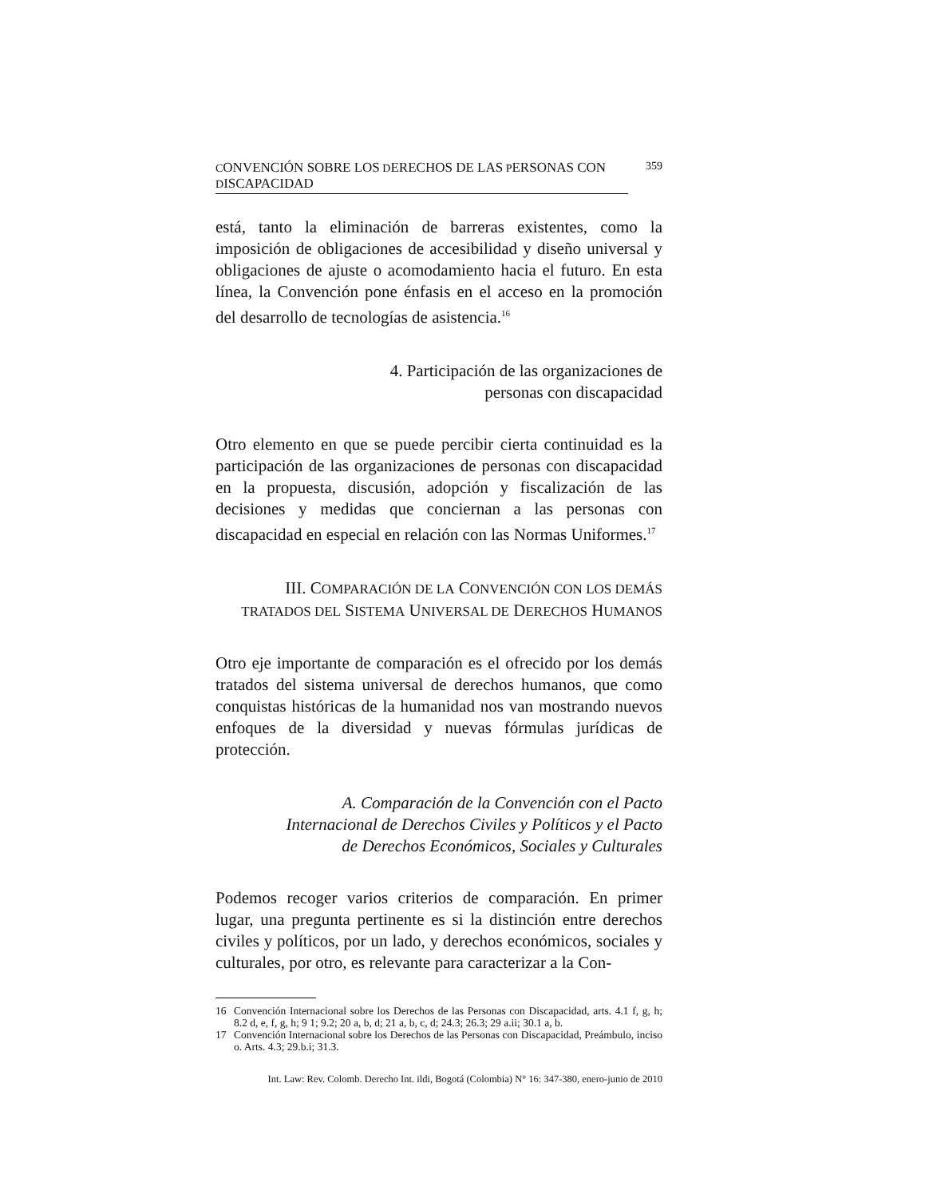CONVENCIÓN SOBRE LOS DERECHOS DE LAS PERSONAS CON DISCAPACIDAD 359
está, tanto la eliminación de barreras existentes, como la imposición de obligaciones de accesibilidad y diseño universal y obligaciones de ajuste o acomodamiento hacia el futuro. En esta línea, la Convención pone énfasis en el acceso en la promoción del desarrollo de tecnologías de asistencia.<sup>16</sup>
4. Participación de las organizaciones de
personas con discapacidad
Otro elemento en que se puede percibir cierta continuidad es la participación de las organizaciones de personas con discapacidad en la propuesta, discusión, adopción y fiscalización de las decisiones y medidas que conciernan a las personas con discapacidad en especial en relación con las Normas Uniformes.<sup>17</sup>
III. COMPARACIÓN DE LA CONVENCIÓN CON LOS DEMÁS
TRATADOS DEL SISTEMA UNIVERSAL DE DERECHOS HUMANOS
Otro eje importante de comparación es el ofrecido por los demás tratados del sistema universal de derechos humanos, que como conquistas históricas de la humanidad nos van mostrando nuevos enfoques de la diversidad y nuevas fórmulas jurídicas de protección.
A. Comparación de la Convención con el Pacto
Internacional de Derechos Civiles y Políticos y el Pacto
de Derechos Económicos, Sociales y Culturales
Podemos recoger varios criterios de comparación. En primer lugar, una pregunta pertinente es si la distinción entre derechos civiles y políticos, por un lado, y derechos económicos, sociales y culturales, por otro, es relevante para caracterizar a la Con-
16 Convención Internacional sobre los Derechos de las Personas con Discapacidad, arts. 4.1 f, g, h; 8.2 d, e, f, g, h; 9 1; 9.2; 20 a, b, d; 21 a, b, c, d; 24.3; 26.3; 29 a.ii; 30.1 a, b.
17 Convención Internacional sobre los Derechos de las Personas con Discapacidad, Preámbulo, inciso o. Arts. 4.3; 29.b.i; 31.3.
Int. Law: Rev. Colomb. Derecho Int. ildi, Bogotá (Colombia) N° 16: 347-380, enero-junio de 2010